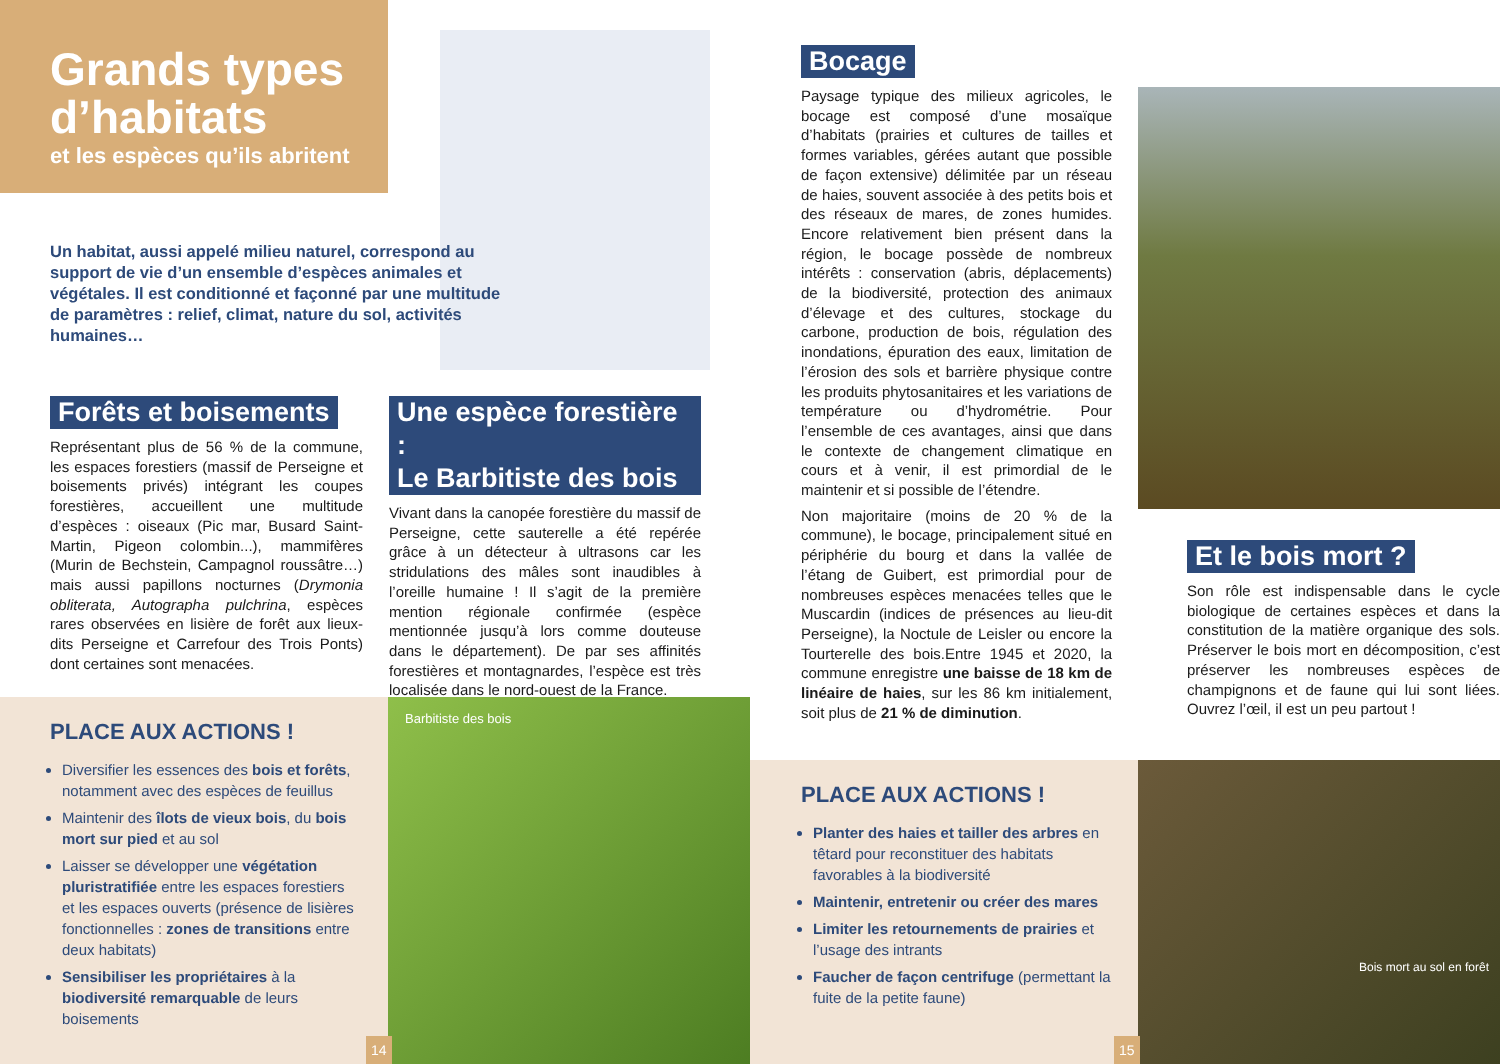Grands types d’habitats
et les espèces qu’ils abritent
Un habitat, aussi appelé milieu naturel, correspond au support de vie d’un ensemble d’espèces animales et végétales. Il est conditionné et façonné par une multitude de paramètres : relief, climat, nature du sol, activités humaines…
Forêts et boisements
Représentant plus de 56 % de la commune, les espaces forestiers (massif de Perseigne et boisements privés) intégrant les coupes forestières, accueillent une multitude d’espèces : oiseaux (Pic mar, Busard Saint-Martin, Pigeon colombin...), mammifères (Murin de Bechstein, Campagnol roussâtre…) mais aussi papillons nocturnes (Drymonia obliterata, Autographa pulchrina, espèces rares observées en lisière de forêt aux lieux-dits Perseigne et Carrefour des Trois Ponts) dont certaines sont menacées.
Une espèce forestière :
Le Barbitiste des bois
Vivant dans la canopée forestière du massif de Perseigne, cette sauterelle a été repérée grâce à un détecteur à ultrasons car les stridulations des mâles sont inaudibles à l’oreille humaine ! Il s’agit de la première mention régionale confirmée (espèce mentionnée jusqu’à lors comme douteuse dans le département). De par ses affinités forestières et montagnardes, l’espèce est très localisée dans le nord-ouest de la France.
PLACE AUX ACTIONS !
Diversifier les essences des bois et forêts, notamment avec des espèces de feuillus
Maintenir des îlots de vieux bois, du bois mort sur pied et au sol
Laisser se développer une végétation pluristratifiée entre les espaces forestiers et les espaces ouverts (présence de lisières fonctionnelles : zones de transitions entre deux habitats)
Sensibiliser les propriétaires à la biodiversité remarquable de leurs boisements
Barbitiste des bois
14
Bocage
Paysage typique des milieux agricoles, le bocage est composé d’une mosaïque d’habitats (prairies et cultures de tailles et formes variables, gérées autant que possible de façon extensive) délimitée par un réseau de haies, souvent associée à des petits bois et des réseaux de mares, de zones humides. Encore relativement bien présent dans la région, le bocage possède de nombreux intérêts : conservation (abris, déplacements) de la biodiversité, protection des animaux d’élevage et des cultures, stockage du carbone, production de bois, régulation des inondations, épuration des eaux, limitation de l’érosion des sols et barrière physique contre les produits phytosanitaires et les variations de température ou d’hydrométrie. Pour l’ensemble de ces avantages, ainsi que dans le contexte de changement climatique en cours et à venir, il est primordial de le maintenir et si possible de l’étendre.
Non majoritaire (moins de 20 % de la commune), le bocage, principalement situé en périphérie du bourg et dans la vallée de l’étang de Guibert, est primordial pour de nombreuses espèces menacées telles que le Muscardin (indices de présences au lieu-dit Perseigne), la Noctule de Leisler ou encore la Tourterelle des bois.Entre 1945 et 2020, la commune enregistre une baisse de 18 km de linéaire de haies, sur les 86 km initialement, soit plus de 21 % de diminution.
Et le bois mort ?
Son rôle est indispensable dans le cycle biologique de certaines espèces et dans la constitution de la matière organique des sols. Préserver le bois mort en décomposition, c’est préserver les nombreuses espèces de champignons et de faune qui lui sont liées. Ouvrez l’œil, il est un peu partout !
PLACE AUX ACTIONS !
Planter des haies et tailler des arbres en têtard pour reconstituer des habitats favorables à la biodiversité
Maintenir, entretenir ou créer des mares
Limiter les retournements de prairies et l’usage des intrants
Faucher de façon centrifuge (permettant la fuite de la petite faune)
15
Bois mort au sol en forêt